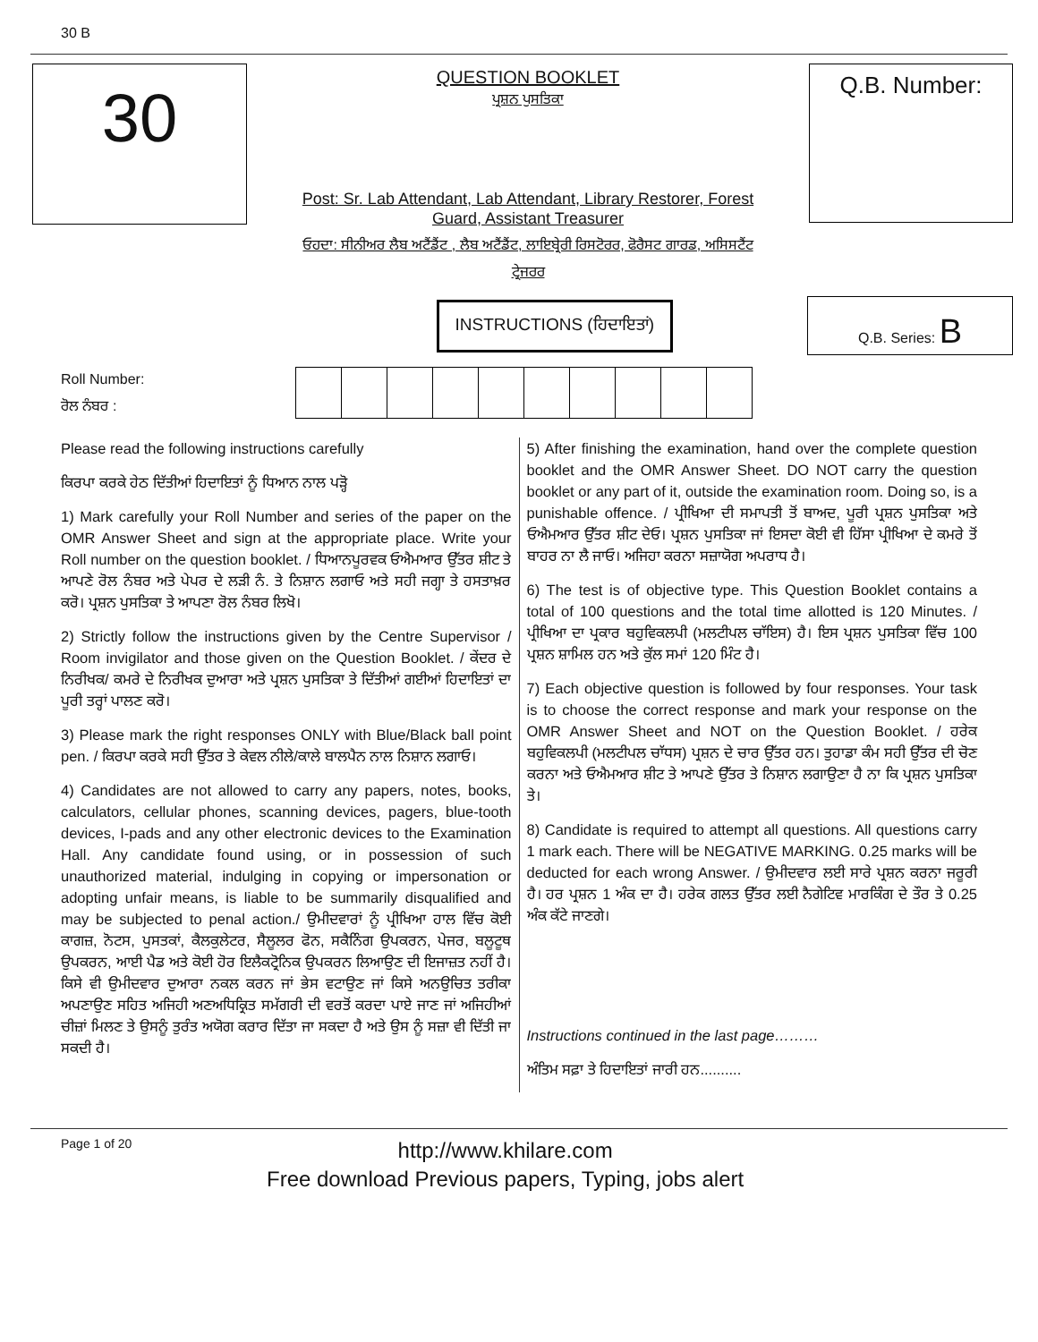30 B
30
QUESTION BOOKLET
ਪ੍ਰਸ਼ਨ ਪੁਸਤਿਕਾ
Post: Sr. Lab Attendant, Lab Attendant, Library Restorer, Forest Guard, Assistant Treasurer
ਓਹਦਾ: ਸੀਨੀਅਰ ਲੈਬ ਅਟੈਂਡੈਂਟ , ਲੈਬ ਅਟੈਂਡੈਂਟ, ਲਾਇਬ੍ਰੇਰੀ ਰਿਸਟੋਰਰ, ਫੋਰੈਸਟ ਗਾਰਡ, ਅਸਿਸਟੈਂਟ ਟ੍ਰੇਜਰਰ
Q.B. Number:
INSTRUCTIONS (ਹਿਦਾਇਤਾਂ)
Q.B. Series: B
Roll Number:
ਰੋਲ ਨੰਬਰ :
Please read the following instructions carefully
ਕਿਰਪਾ ਕਰਕੇ ਹੇਠ ਦਿੱਤੀਆਂ ਹਿਦਾਇਤਾਂ ਨੂੰ ਧਿਆਨ ਨਾਲ ਪੜ੍ਹੋ
1) Mark carefully your Roll Number and series of the paper on the OMR Answer Sheet and sign at the appropriate place. Write your Roll number on the question booklet. / ਧਿਆਨਪੂਰਵਕ ਓਐਮਆਰ ਉੱਤਰ ਸ਼ੀਟ ਤੇ ਆਪਣੇ ਰੋਲ ਨੰਬਰ ਅਤੇ ਪੇਪਰ ਦੇ ਲੜੀ ਨੰ. ਤੇ ਨਿਸ਼ਾਨ ਲਗਾਓ ਅਤੇ ਸਹੀ ਜਗ੍ਹਾ ਤੇ ਹਸਤਾਖ਼ਰ ਕਰੋ। ਪ੍ਰਸ਼ਨ ਪੁਸਤਿਕਾ ਤੇ ਆਪਣਾ ਰੋਲ ਨੰਬਰ ਲਿਖੋ।
2) Strictly follow the instructions given by the Centre Supervisor / Room invigilator and those given on the Question Booklet. / ਕੇਂਦਰ ਦੇ ਨਿਰੀਖਕ/ ਕਮਰੇ ਦੇ ਨਿਰੀਖਕ ਦੁਆਰਾ ਅਤੇ ਪ੍ਰਸ਼ਨ ਪੁਸਤਿਕਾ ਤੇ ਦਿੱਤੀਆਂ ਗਈਆਂ ਹਿਦਾਇਤਾਂ ਦਾ ਪੂਰੀ ਤਰ੍ਹਾਂ ਪਾਲਣ ਕਰੋ।
3) Please mark the right responses ONLY with Blue/Black ball point pen. / ਕਿਰਪਾ ਕਰਕੇ ਸਹੀ ਉੱਤਰ ਤੇ ਕੇਵਲ ਨੀਲੇ/ਕਾਲੇ ਬਾਲਪੈਨ ਨਾਲ ਨਿਸ਼ਾਨ ਲਗਾਓ।
4) Candidates are not allowed to carry any papers, notes, books, calculators, cellular phones, scanning devices, pagers, blue-tooth devices, I-pads and any other electronic devices to the Examination Hall. Any candidate found using, or in possession of such unauthorized material, indulging in copying or impersonation or adopting unfair means, is liable to be summarily disqualified and may be subjected to penal action./ ਉਮੀਦਵਾਰਾਂ ਨੂੰ ਪ੍ਰੀਖਿਆ ਹਾਲ ਵਿੱਚ ਕੋਈ ਕਾਗਜ਼, ਨੋਟਸ, ਪੁਸਤਕਾਂ, ਕੈਲਕੁਲੇਟਰ, ਸੈਲੂਲਰ ਫੋਨ, ਸਕੈਨਿੰਗ ਉਪਕਰਨ, ਪੇਜਰ, ਬਲੂਟੂਥ ਉਪਕਰਨ, ਆਈ ਪੈਡ ਅਤੇ ਕੋਈ ਹੋਰ ਇਲੈਕਟ੍ਰੋਨਿਕ ਉਪਕਰਨ ਲਿਆਉਣ ਦੀ ਇਜਾਜ਼ਤ ਨਹੀਂ ਹੈ। ਕਿਸੇ ਵੀ ਉਮੀਦਵਾਰ ਦੁਆਰਾ ਨਕਲ ਕਰਨ ਜਾਂ ਭੇਸ ਵਟਾਉਣ ਜਾਂ ਕਿਸੇ ਅਨਉਚਿਤ ਤਰੀਕਾ ਅਪਣਾਉਣ ਸਹਿਤ ਅਜਿਹੀ ਅਣਅਧਿਕ੍ਰਿਤ ਸਮੱਗਰੀ ਦੀ ਵਰਤੋਂ ਕਰਦਾ ਪਾਏ ਜਾਣ ਜਾਂ ਅਜਿਹੀਆਂ ਚੀਜ਼ਾਂ ਮਿਲਣ ਤੇ ਉਸਨੂੰ ਤੁਰੰਤ ਅਯੋਗ ਕਰਾਰ ਦਿੱਤਾ ਜਾ ਸਕਦਾ ਹੈ ਅਤੇ ਉਸ ਨੂੰ ਸਜ਼ਾ ਵੀ ਦਿੱਤੀ ਜਾ ਸਕਦੀ ਹੈ।
5) After finishing the examination, hand over the complete question booklet and the OMR Answer Sheet. DO NOT carry the question booklet or any part of it, outside the examination room. Doing so, is a punishable offence. / ਪ੍ਰੀਖਿਆ ਦੀ ਸਮਾਪਤੀ ਤੋਂ ਬਾਅਦ, ਪੂਰੀ ਪ੍ਰਸ਼ਨ ਪੁਸਤਿਕਾ ਅਤੇ ਓਐਮਆਰ ਉੱਤਰ ਸ਼ੀਟ ਦੇਓ। ਪ੍ਰਸ਼ਨ ਪੁਸਤਿਕਾ ਜਾਂ ਇਸਦਾ ਕੋਈ ਵੀ ਹਿੱਸਾ ਪ੍ਰੀਖਿਆ ਦੇ ਕਮਰੇ ਤੋਂ ਬਾਹਰ ਨਾ ਲੈ ਜਾਓ। ਅਜਿਹਾ ਕਰਨਾ ਸਜ਼ਾਯੋਗ ਅਪਰਾਧ ਹੈ।
6) The test is of objective type. This Question Booklet contains a total of 100 questions and the total time allotted is 120 Minutes. / ਪ੍ਰੀਖਿਆ ਦਾ ਪ੍ਰਕਾਰ ਬਹੁਵਿਕਲਪੀ (ਮਲਟੀਪਲ ਚਾੱਇਸ) ਹੈ। ਇਸ ਪ੍ਰਸ਼ਨ ਪੁਸਤਿਕਾ ਵਿੱਚ 100 ਪ੍ਰਸ਼ਨ ਸ਼ਾਮਿਲ ਹਨ ਅਤੇ ਕੁੱਲ ਸਮਾਂ 120 ਮਿੰਟ ਹੈ।
7) Each objective question is followed by four responses. Your task is to choose the correct response and mark your response on the OMR Answer Sheet and NOT on the Question Booklet. / ਹਰੇਕ ਬਹੁਵਿਕਲਪੀ (ਮਲਟੀਪਲ ਚਾੱਧਸ) ਪ੍ਰਸ਼ਨ ਦੇ ਚਾਰ ਉੱਤਰ ਹਨ। ਤੁਹਾਡਾ ਕੰਮ ਸਹੀ ਉੱਤਰ ਦੀ ਚੋਣ ਕਰਨਾ ਅਤੇ ਓਐਮਆਰ ਸ਼ੀਟ ਤੇ ਆਪਣੇ ਉੱਤਰ ਤੇ ਨਿਸ਼ਾਨ ਲਗਾਉਣਾ ਹੈ ਨਾ ਕਿ ਪ੍ਰਸ਼ਨ ਪੁਸਤਿਕਾ ਤੇ।
8) Candidate is required to attempt all questions. All questions carry 1 mark each. There will be NEGATIVE MARKING. 0.25 marks will be deducted for each wrong Answer. / ਉਮੀਦਵਾਰ ਲਈ ਸਾਰੇ ਪ੍ਰਸ਼ਨ ਕਰਨਾ ਜਰੂਰੀ ਹੈ। ਹਰ ਪ੍ਰਸ਼ਨ 1 ਅੰਕ ਦਾ ਹੈ। ਹਰੇਕ ਗਲਤ ਉੱਤਰ ਲਈ ਨੈਗੇਟਿਵ ਮਾਰਕਿੰਗ ਦੇ ਤੌਰ ਤੇ 0.25 ਅੰਕ ਕੱਟੇ ਜਾਣਗੇ।
Instructions continued in the last page………
ਅੰਤਿਮ ਸਫ਼ਾ ਤੇ ਹਿਦਾਇਤਾਂ ਜਾਰੀ ਹਨ..........
Page 1 of 20
http://www.khilare.com
Free download Previous papers, Typing, jobs alert